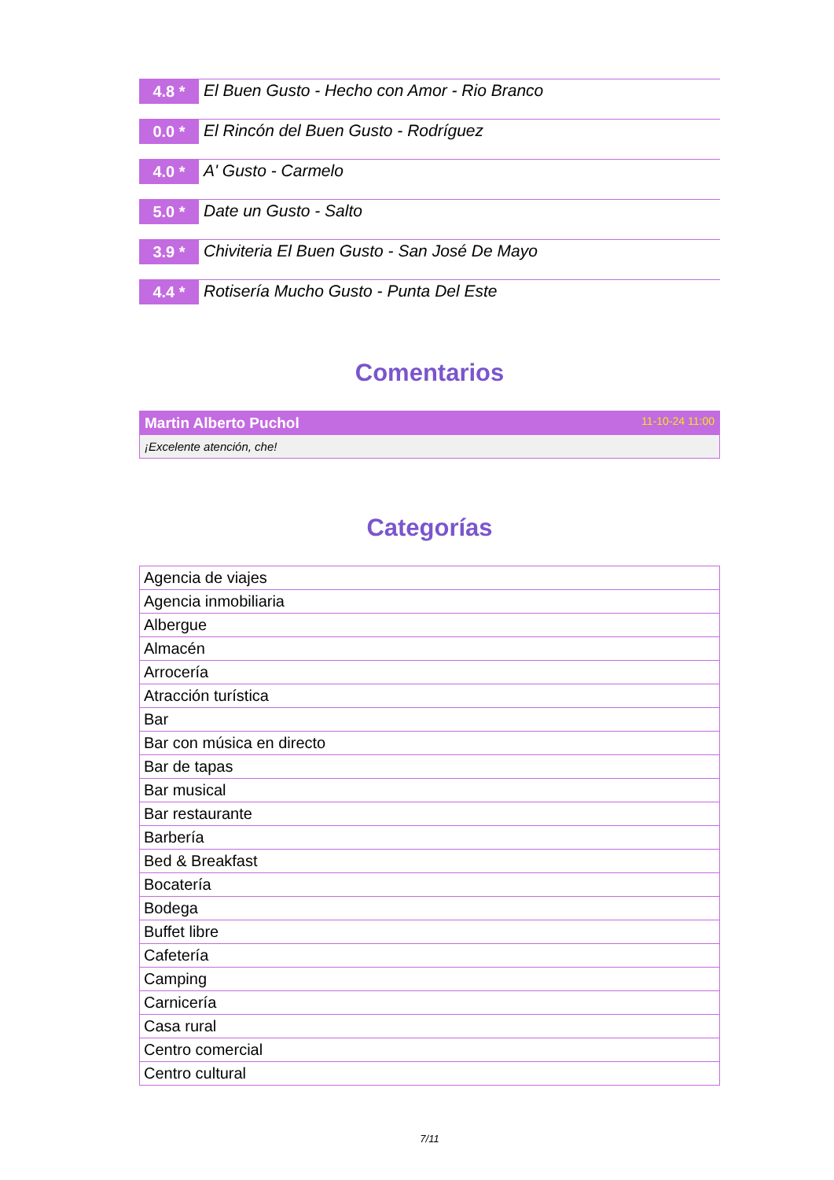4.8 *
El Buen Gusto - Hecho con Amor - Rio Branco
0.0 *
El Rincón del Buen Gusto - Rodríguez
4.0 *
A' Gusto - Carmelo
5.0 *
Date un Gusto - Salto
3.9 *
Chiviteria El Buen Gusto - San José De Mayo
4.4 *
Rotisería Mucho Gusto - Punta Del Este
Comentarios
Martin Alberto Puchol 11-10-24 11:00
¡Excelente atención, che!
Categorías
| Agencia de viajes |
| Agencia inmobiliaria |
| Albergue |
| Almacén |
| Arrocería |
| Atracción turística |
| Bar |
| Bar con música en directo |
| Bar de tapas |
| Bar musical |
| Bar restaurante |
| Barbería |
| Bed & Breakfast |
| Bocatería |
| Bodega |
| Buffet libre |
| Cafetería |
| Camping |
| Carnicería |
| Casa rural |
| Centro comercial |
| Centro cultural |
7/11